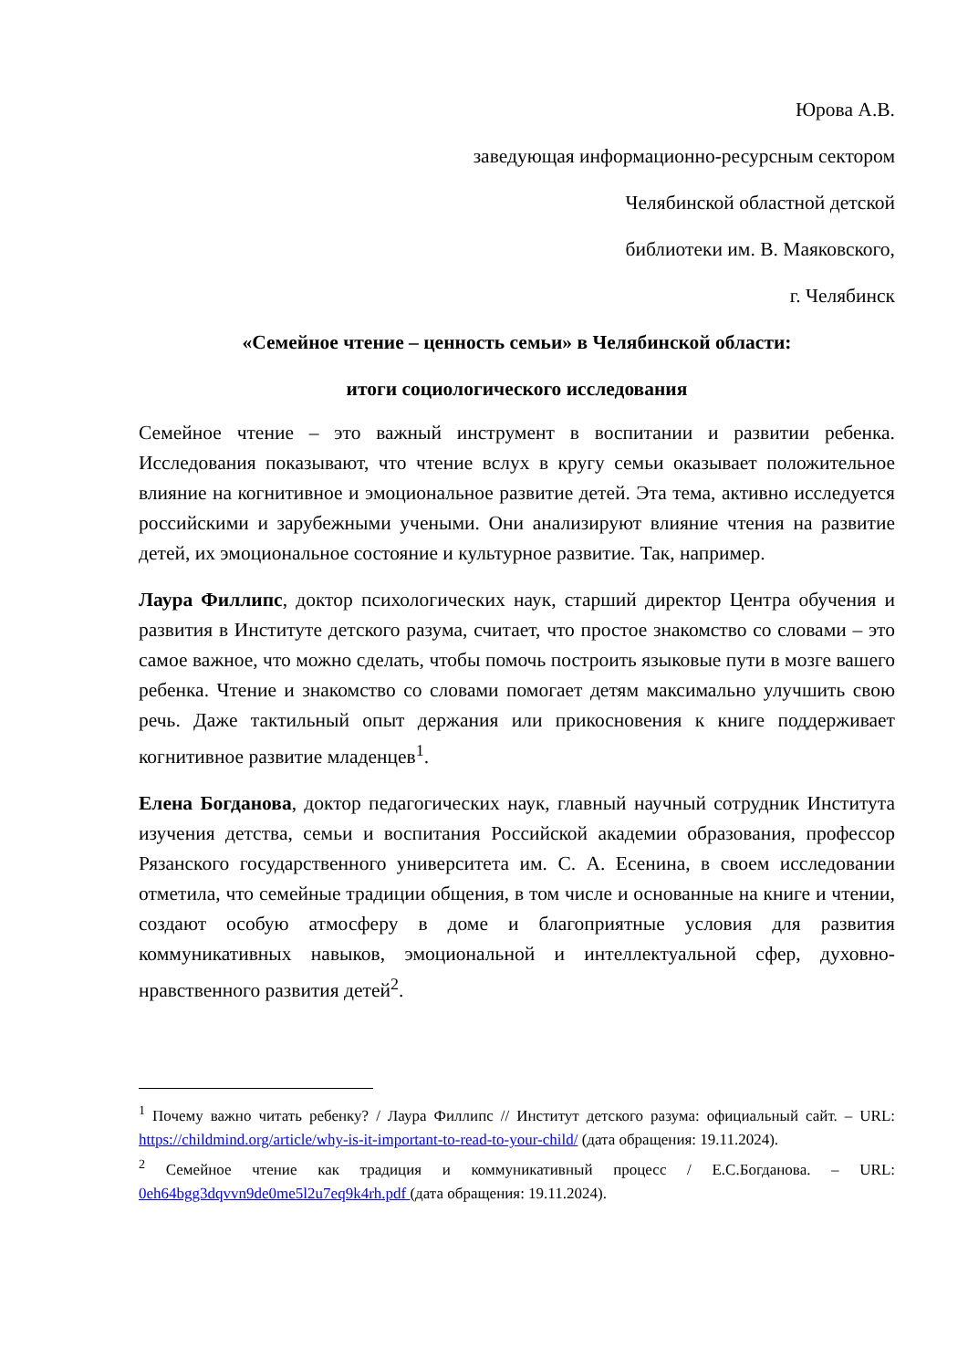Юрова А.В.
заведующая информационно-ресурсным сектором
Челябинской областной детской
библиотеки им. В. Маяковского,
г. Челябинск
«Семейное чтение – ценность семьи» в Челябинской области:
итоги социологического исследования
Семейное чтение – это важный инструмент в воспитании и развитии ребенка. Исследования показывают, что чтение вслух в кругу семьи оказывает положительное влияние на когнитивное и эмоциональное развитие детей. Эта тема, активно исследуется российскими и зарубежными учеными. Они анализируют влияние чтения на развитие детей, их эмоциональное состояние и культурное развитие. Так, например.
Лаура Филлипс, доктор психологических наук, старший директор Центра обучения и развития в Институте детского разума, считает, что простое знакомство со словами – это самое важное, что можно сделать, чтобы помочь построить языковые пути в мозге вашего ребенка. Чтение и знакомство со словами помогает детям максимально улучшить свою речь. Даже тактильный опыт держания или прикосновения к книге поддерживает когнитивное развитие младенцев<sup>1</sup>.
Елена Богданова, доктор педагогических наук, главный научный сотрудник Института изучения детства, семьи и воспитания Российской академии образования, профессор Рязанского государственного университета им. С. А. Есенина, в своем исследовании отметила, что семейные традиции общения, в том числе и основанные на книге и чтении, создают особую атмосферу в доме и благоприятные условия для развития коммуникативных навыков, эмоциональной и интеллектуальной сфер, духовно-нравственного развития детей<sup>2</sup>.
<sup>1</sup> Почему важно читать ребенку? / Лаура Филлипс // Институт детского разума: официальный сайт. – URL: https://childmind.org/article/why-is-it-important-to-read-to-your-child/ (дата обращения: 19.11.2024).
<sup>2</sup> Семейное чтение как традиция и коммуникативный процесс / Е.С.Богданова. – URL: 0eh64bgg3dqvvn9de0me5l2u7eq9k4rh.pdf (дата обращения: 19.11.2024).